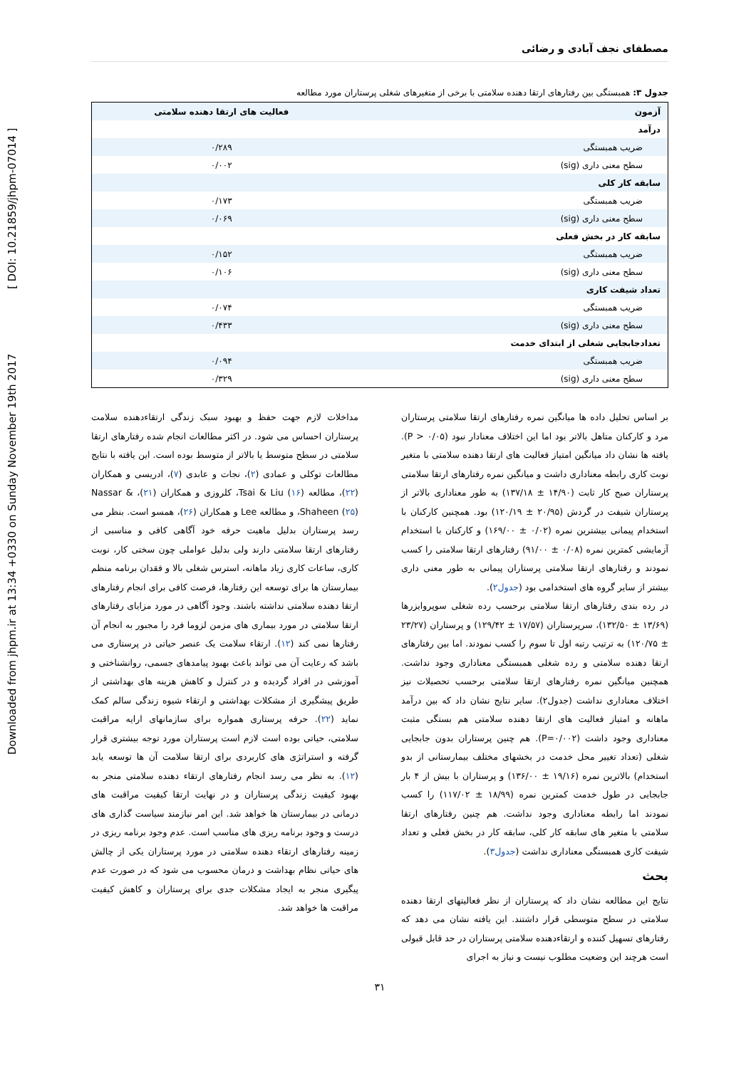Downloaded from jhpm.ir at 13:34 +0330 on Sunday November 19th 2017 [ DOI: 10.21859/jhpm-07014 ]
مصطفای نجف آبادی و رضائی
جدول ۳: همبستگی بین رفتارهای ارتقا دهنده سلامتی با برخی از متغیرهای شغلی پرستاران مورد مطالعه
| آزمون | فعالیت های ارتقا دهنده سلامتی |
| --- | --- |
| درآمد | |
| ضریب همبستگی | ۰/۲۸۹ |
| سطح معنی داری (sig) | ۰/۰۰۲ |
| سابقه کار کلی | |
| ضریب همبستگی | ۰/۱۷۳ |
| سطح معنی داری (sig) | ۰/۰۶۹ |
| سابقه کار در بخش فعلی | |
| ضریب همبستگی | ۰/۱۵۲ |
| سطح معنی داری (sig) | ۰/۱۰۶ |
| تعداد شیفت کاری | |
| ضریب همبستگی | ۰/۰۷۴ |
| سطح معنی داری (sig) | ۰/۴۳۳ |
| تعدادجابجایی شغلی از ابتدای خدمت | |
| ضریب همبستگی | ۰/۰۹۴ |
| سطح معنی داری (sig) | ۰/۳۲۹ |
بر اساس تحلیل داده ها میانگین نمره رفتارهای ارتقا سلامتی پرستاران مرد و کارکنان متاهل بالاتر بود اما این اختلاف معنادار نبود (P > ۰/۰۵). یافته ها نشان داد میانگین امتیاز فعالیت های ارتقا دهنده سلامتی با متغیر نوبت کاری رابطه معناداری داشت و میانگین نمره رفتارهای ارتقا سلامتی پرستاران صبح کار ثابت (۱۴/۹۰ ± ۱۳۷/۱۸) به طور معناداری بالاتر از پرستاران شیفت در گردش (۲۰/۹۵ ± ۱۲۰/۱۹) بود. همچنین کارکنان با استخدام پیمانی بیشترین نمره (۰/۰۲ ± ۱۶۹/۰۰) و کارکنان با استخدام آزمایشی کمترین نمره (۰/۰۸ ± ۹۱/۰۰) رفتارهای ارتقا سلامتی را کسب نمودند و رفتارهای ارتقا سلامتی پرستاران پیمانی به طور معنی داری بیشتر از سایر گروه های استخدامی بود (جدول۲).
در رده بندی رفتارهای ارتقا سلامتی برحسب رده شغلی سوپروایزرها (۱۳/۶۹ ± ۱۳۲/۵۰)، سرپرستاران (۱۷/۵۷ ± ۱۲۹/۴۲) و پرستاران (۲۳/۲۷ ± ۱۲۰/۷۵) به ترتیب رتبه اول تا سوم را کسب نمودند. اما بین رفتارهای ارتقا دهنده سلامتی و رده شغلی همبستگی معناداری وجود نداشت. همچنین میانگین نمره رفتارهای ارتقا سلامتی برحسب تحصیلات نیز اختلاف معناداری نداشت (جدول۲). سایر نتایج نشان داد که بین درآمد ماهانه و امتیاز فعالیت های ارتقا دهنده سلامتی هم بستگی مثبت معناداری وجود داشت (P=۰/۰۰۲). هم چنین پرستاران بدون جابجایی شغلی (تعداد تغییر محل خدمت در بخشهای مختلف بیمارستانی از بدو استخدام) بالاترین نمره (۱۹/۱۶ ± ۱۳۶/۰۰) و پرستاران با بیش از ۴ بار جابجایی در طول خدمت کمترین نمره (۱۸/۹۹ ± ۱۱۷/۰۲) را کسب نمودند اما رابطه معناداری وجود نداشت. هم چنین رفتارهای ارتقا سلامتی با متغیر های سابقه کار کلی، سابقه کار در بخش فعلی و تعداد شیفت کاری همبستگی معناداری نداشت (جدول۳).
بحث
نتایج این مطالعه نشان داد که پرستاران از نظر فعالیتهای ارتقا دهنده سلامتی در سطح متوسطی قرار داشتند. این یافته نشان می دهد که رفتارهای تسهیل کننده و ارتقاءدهنده سلامتی پرستاران در حد قابل قبولی است هرچند این وضعیت مطلوب نیست و نیاز به اجرای
مداخلات لازم جهت حفظ و بهبود سبک زندگی ارتقاءدهنده سلامت پرستاران احساس می شود. در اکثر مطالعات انجام شده رفتارهای ارتقا سلامتی در سطح متوسط یا بالاتر از متوسط بوده است. این یافته با نتایج مطالعات توکلی و عمادی (۲)، نجات و عابدی (۷)، ادریسی و همکاران (۲۲)، مطالعه Tsai & Liu (۱۶)، کلروزی و همکاران (۲۱)، Nassar & Shaheen (۲۵)، و مطالعه Lee و همکاران (۲۶)، همسو است. بنظر می رسد پرستاران بدلیل ماهیت حرفه خود آگاهی کافی و مناسبی از رفتارهای ارتقا سلامتی دارند ولی بدلیل عواملی چون سختی کار، نوبت کاری، ساعات کاری زیاد ماهانه، استرس شغلی بالا و فقدان برنامه منظم بیمارستان ها برای توسعه این رفتارها، فرصت کافی برای انجام رفتارهای ارتقا دهنده سلامتی نداشته باشند. وجود آگاهی در مورد مزایای رفتارهای ارتقا سلامتی در مورد بیماری های مزمن لزوما فرد را مجبور به انجام آن رفتارها نمی کند (۱۲). ارتقاء سلامت یک عنصر حیاتی در پرستاری می باشد که رعایت آن می تواند باعث بهبود پیامدهای جسمی، روانشناختی و آموزشی در افراد گردیده و در کنترل و کاهش هزینه های بهداشتی از طریق پیشگیری از مشکلات بهداشتی و ارتقاء شیوه زندگی سالم کمک نماید (۲۲). حرفه پرستاری همواره برای سازمانهای ارایه مراقبت سلامتی، حیاتی بوده است لازم است پرستاران مورد توجه بیشتری قرار گرفته و استراتژی های کاربردی برای ارتقا سلامت آن ها توسعه یابد (۱۲). به نظر می رسد انجام رفتارهای ارتقاء دهنده سلامتی منجر به بهبود کیفیت زندگی پرستاران و در نهایت ارتقا کیفیت مراقبت های درمانی در بیمارستان ها خواهد شد. این امر نیازمند سیاست گذاری های درست و وجود برنامه ریزی های مناسب است. عدم وجود برنامه ریزی در زمینه رفتارهای ارتقاء دهنده سلامتی در مورد پرستاران یکی از چالش های حیاتی نظام بهداشت و درمان محسوب می شود که در صورت عدم پیگیری منجر به ایجاد مشکلات جدی برای پرستاران و کاهش کیفیت مراقبت ها خواهد شد.
۳۱